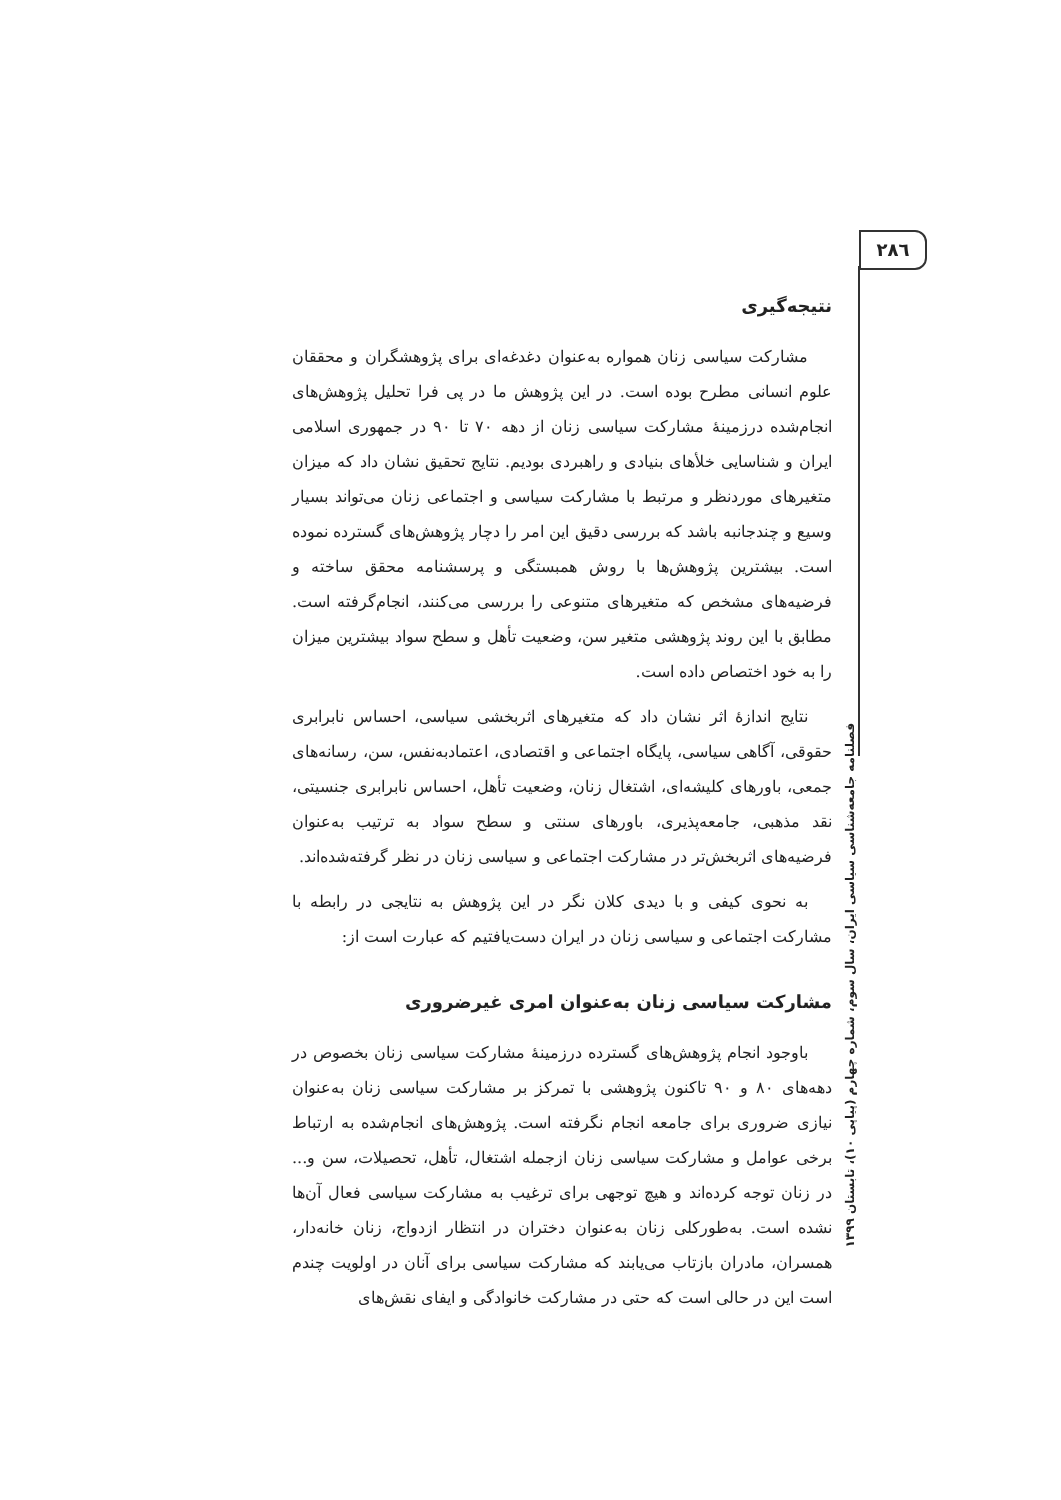۲۸٦
نتیجه‌گیری
مشارکت سیاسی زنان همواره به‌عنوان دغدغه‌ای برای پژوهشگران و محققان علوم انسانی مطرح بوده است. در این پژوهش ما در پی فرا تحلیل پژوهش‌های انجام‌شده درزمینهٔ مشارکت سیاسی زنان از دهه ۷۰ تا ۹۰ در جمهوری اسلامی ایران و شناسایی خلأهای بنیادی و راهبردی بودیم. نتایج تحقیق نشان داد که میزان متغیرهای موردنظر و مرتبط با مشارکت سیاسی و اجتماعی زنان می‌تواند بسیار وسیع و چندجانبه باشد که بررسی دقیق این امر را دچار پژوهش‌های گسترده نموده است. بیشترین پژوهش‌ها با روش همبستگی و پرسشنامه محقق ساخته و فرضیه‌های مشخص که متغیرهای متنوعی را بررسی می‌کنند، انجام‌گرفته است. مطابق با این روند پژوهشی متغیر سن، وضعیت تأهل و سطح سواد بیشترین میزان را به خود اختصاص داده است.
نتایج اندازهٔ اثر نشان داد که متغیرهای اثربخشی سیاسی، احساس نابرابری حقوقی، آگاهی سیاسی، پایگاه اجتماعی و اقتصادی، اعتمادبه‌نفس، سن، رسانه‌های جمعی، باورهای کلیشه‌ای، اشتغال زنان، وضعیت تأهل، احساس نابرابری جنسیتی، نقد مذهبی، جامعه‌پذیری، باورهای سنتی و سطح سواد به ترتیب به‌عنوان فرضیه‌های اثربخش‌تر در مشارکت اجتماعی و سیاسی زنان در نظر گرفته‌شده‌اند.
به نحوی کیفی و با دیدی کلان نگر در این پژوهش به نتایجی در رابطه با مشارکت اجتماعی و سیاسی زنان در ایران دست‌یافتیم که عبارت است از:
مشارکت سیاسی زنان به‌عنوان امری غیرضروری
باوجود انجام پژوهش‌های گسترده درزمینهٔ مشارکت سیاسی زنان بخصوص در دهه‌های ۸۰ و ۹۰ تاکنون پژوهشی با تمرکز بر مشارکت سیاسی زنان به‌عنوان نیازی ضروری برای جامعه انجام نگرفته است. پژوهش‌های انجام‌شده به ارتباط برخی عوامل و مشارکت سیاسی زنان ازجمله اشتغال، تأهل، تحصیلات، سن و... در زنان توجه کرده‌اند و هیچ توجهی برای ترغیب به مشارکت سیاسی فعال آن‌ها نشده است. به‌طورکلی زنان به‌عنوان دختران در انتظار ازدواج، زنان خانه‌دار، همسران، مادران بازتاب می‌یابند که مشارکت سیاسی برای آنان در اولویت چندم است این در حالی است که حتی در مشارکت خانوادگی و ایفای نقش‌های
فصلنامه جامعه‌شناسی سیاسی ایران، سال سوم، شماره چهارم (پیاپی ۱۰)، تابستان ۱۳۹۹